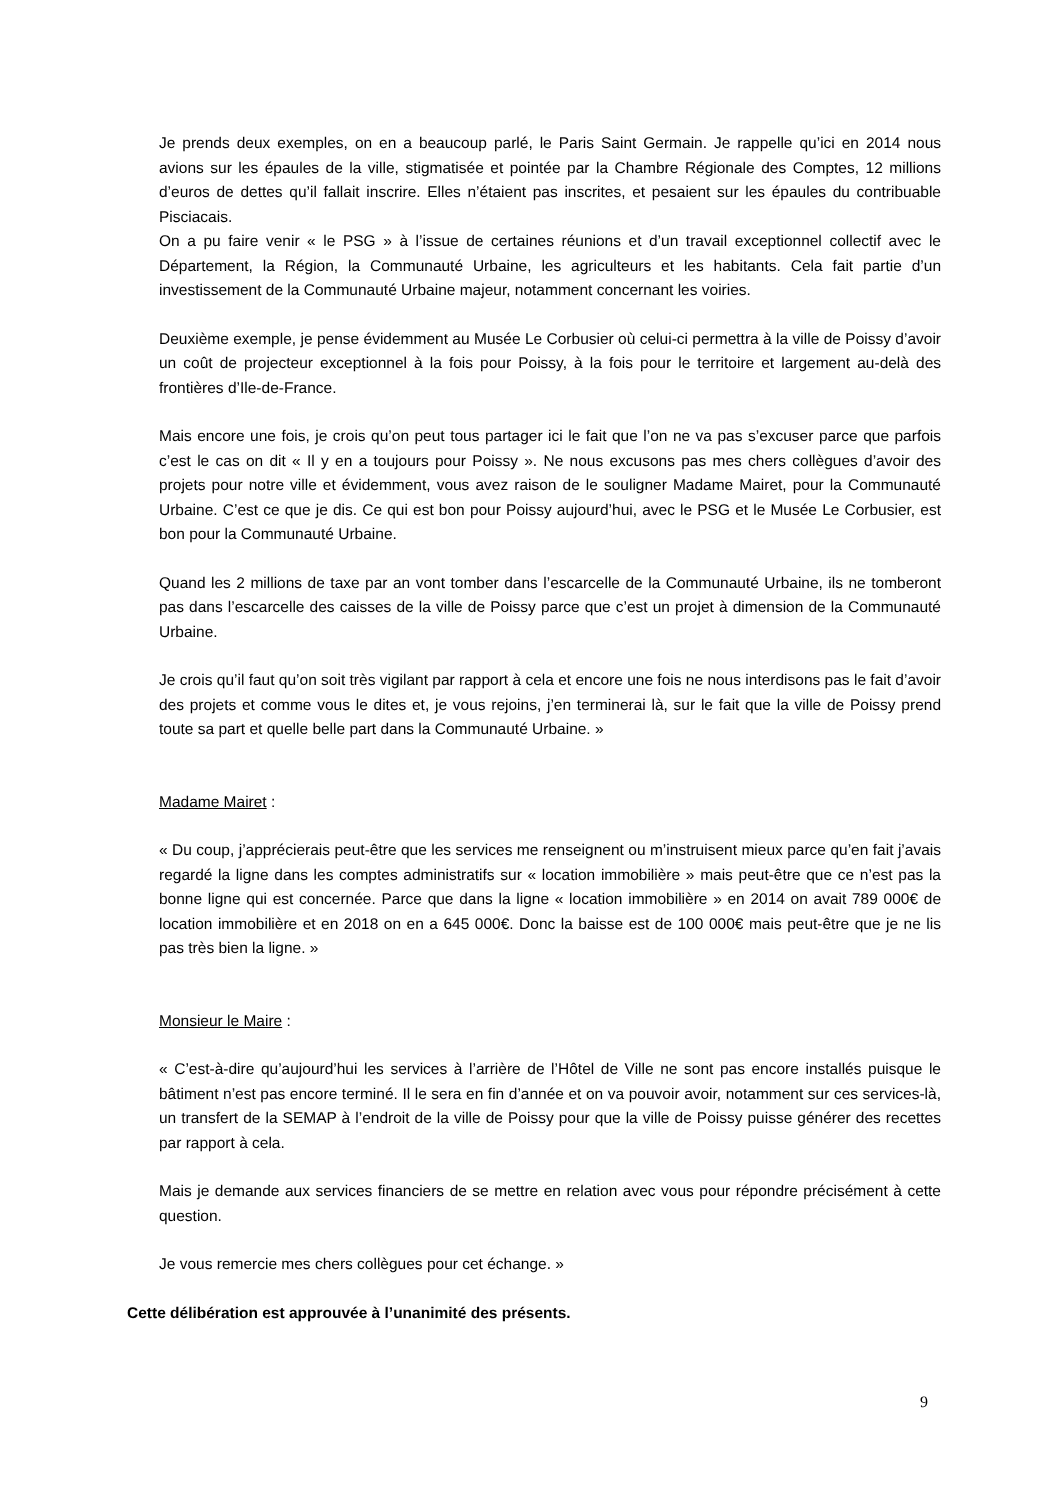Je prends deux exemples, on en a beaucoup parlé, le Paris Saint Germain. Je rappelle qu’ici en 2014 nous avions sur les épaules de la ville, stigmatisée et pointée par la Chambre Régionale des Comptes, 12 millions d’euros de dettes qu’il fallait inscrire. Elles n’étaient pas inscrites, et pesaient sur les épaules du contribuable Pisciacais.
On a pu faire venir « le PSG » à l’issue de certaines réunions et d’un travail exceptionnel collectif avec le Département, la Région, la Communauté Urbaine, les agriculteurs et les habitants. Cela fait partie d’un investissement de la Communauté Urbaine majeur, notamment concernant les voiries.
Deuxième exemple, je pense évidemment au Musée Le Corbusier où celui-ci permettra à la ville de Poissy d’avoir un coût de projecteur exceptionnel à la fois pour Poissy, à la fois pour le territoire et largement au-delà des frontières d’Ile-de-France.
Mais encore une fois, je crois qu’on peut tous partager ici le fait que l’on ne va pas s’excuser parce que parfois c’est le cas on dit « Il y en a toujours pour Poissy ». Ne nous excusons pas mes chers collègues d’avoir des projets pour notre ville et évidemment, vous avez raison de le souligner Madame Mairet, pour la Communauté Urbaine. C’est ce que je dis. Ce qui est bon pour Poissy aujourd’hui, avec le PSG et le Musée Le Corbusier, est bon pour la Communauté Urbaine.
Quand les 2 millions de taxe par an vont tomber dans l’escarcelle de la Communauté Urbaine, ils ne tomberont pas dans l’escarcelle des caisses de la ville de Poissy parce que c’est un projet à dimension de la Communauté Urbaine.
Je crois qu’il faut qu’on soit très vigilant par rapport à cela et encore une fois ne nous interdisons pas le fait d’avoir des projets et comme vous le dites et, je vous rejoins, j’en terminerai là, sur le fait que la ville de Poissy prend toute sa part et quelle belle part dans la Communauté Urbaine. »
Madame Mairet :
« Du coup, j’apprécierais peut-être que les services me renseignent ou m’instruisent mieux parce qu’en fait j’avais regardé la ligne dans les comptes administratifs sur « location immobilière » mais peut-être que ce n’est pas la bonne ligne qui est concernée. Parce que dans la ligne « location immobilière » en 2014 on avait 789 000€ de location immobilière et en 2018 on en a 645 000€. Donc la baisse est de 100 000€ mais peut-être que je ne lis pas très bien la ligne. »
Monsieur le Maire :
« C’est-à-dire qu’aujourd’hui les services à l’arrière de l’Hôtel de Ville ne sont pas encore installés puisque le bâtiment n’est pas encore terminé. Il le sera en fin d’année et on va pouvoir avoir, notamment sur ces services-là, un transfert de la SEMAP à l’endroit de la ville de Poissy pour que la ville de Poissy puisse générer des recettes par rapport à cela.
Mais je demande aux services financiers de se mettre en relation avec vous pour répondre précisément à cette question.
Je vous remercie mes chers collègues pour cet échange. »
Cette délibération est approuvée à l’unanimité des présents.
9